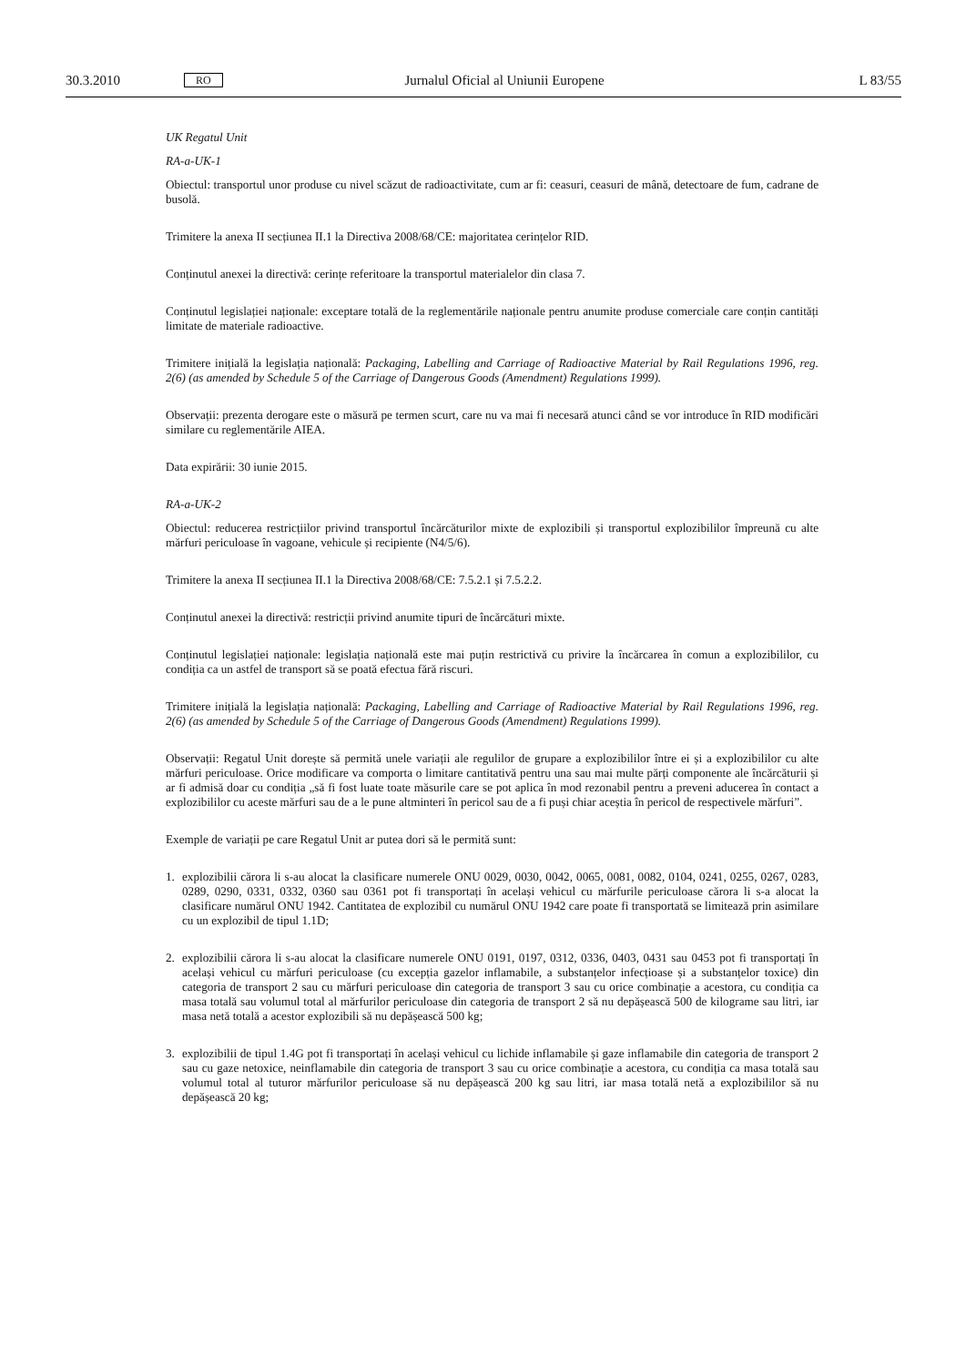30.3.2010
RO
Jurnalul Oficial al Uniunii Europene
L 83/55
UK Regatul Unit
RA-a-UK-1
Obiectul: transportul unor produse cu nivel scăzut de radioactivitate, cum ar fi: ceasuri, ceasuri de mână, detectoare de fum, cadrane de busolă.
Trimitere la anexa II secțiunea II.1 la Directiva 2008/68/CE: majoritatea cerințelor RID.
Conținutul anexei la directivă: cerințe referitoare la transportul materialelor din clasa 7.
Conținutul legislației naționale: exceptare totală de la reglementările naționale pentru anumite produse comerciale care conțin cantități limitate de materiale radioactive.
Trimitere inițială la legislația națională: Packaging, Labelling and Carriage of Radioactive Material by Rail Regulations 1996, reg. 2(6) (as amended by Schedule 5 of the Carriage of Dangerous Goods (Amendment) Regulations 1999).
Observații: prezenta derogare este o măsură pe termen scurt, care nu va mai fi necesară atunci când se vor introduce în RID modificări similare cu reglementările AIEA.
Data expirării: 30 iunie 2015.
RA-a-UK-2
Obiectul: reducerea restricțiilor privind transportul încărcăturilor mixte de explozibili și transportul explozibililor împreună cu alte mărfuri periculoase în vagoane, vehicule și recipiente (N4/5/6).
Trimitere la anexa II secțiunea II.1 la Directiva 2008/68/CE: 7.5.2.1 și 7.5.2.2.
Conținutul anexei la directivă: restricții privind anumite tipuri de încărcături mixte.
Conținutul legislației naționale: legislația națională este mai puțin restrictivă cu privire la încărcarea în comun a explozibililor, cu condiția ca un astfel de transport să se poată efectua fără riscuri.
Trimitere inițială la legislația națională: Packaging, Labelling and Carriage of Radioactive Material by Rail Regulations 1996, reg. 2(6) (as amended by Schedule 5 of the Carriage of Dangerous Goods (Amendment) Regulations 1999).
Observații: Regatul Unit dorește să permită unele variații ale regulilor de grupare a explozibililor între ei și a explozibililor cu alte mărfuri periculoase. Orice modificare va comporta o limitare cantitativă pentru una sau mai multe părți componente ale încărcăturii și ar fi admisă doar cu condiția „să fi fost luate toate măsurile care se pot aplica în mod rezonabil pentru a preveni aducerea în contact a explozibililor cu aceste mărfuri sau de a le pune altminteri în pericol sau de a fi puși chiar aceștia în pericol de respectivele mărfuri”.
Exemple de variații pe care Regatul Unit ar putea dori să le permită sunt:
1. explozibilii cărora li s-au alocat la clasificare numerele ONU 0029, 0030, 0042, 0065, 0081, 0082, 0104, 0241, 0255, 0267, 0283, 0289, 0290, 0331, 0332, 0360 sau 0361 pot fi transportați în același vehicul cu mărfurile periculoase cărora li s-a alocat la clasificare numărul ONU 1942. Cantitatea de explozibil cu numărul ONU 1942 care poate fi transportată se limitează prin asimilare cu un explozibil de tipul 1.1D;
2. explozibilii cărora li s-au alocat la clasificare numerele ONU 0191, 0197, 0312, 0336, 0403, 0431 sau 0453 pot fi transportați în același vehicul cu mărfuri periculoase (cu excepția gazelor inflamabile, a substanțelor infecțioase și a substanțelor toxice) din categoria de transport 2 sau cu mărfuri periculoase din categoria de transport 3 sau cu orice combinație a acestora, cu condiția ca masa totală sau volumul total al mărfurilor periculoase din categoria de transport 2 să nu depășească 500 de kilograme sau litri, iar masa netă totală a acestor explozibili să nu depășească 500 kg;
3. explozibilii de tipul 1.4G pot fi transportați în același vehicul cu lichide inflamabile și gaze inflamabile din categoria de transport 2 sau cu gaze netoxice, neinflamabile din categoria de transport 3 sau cu orice combinație a acestora, cu condiția ca masa totală sau volumul total al tuturor mărfurilor periculoase să nu depășească 200 kg sau litri, iar masa totală netă a explozibililor să nu depășească 20 kg;